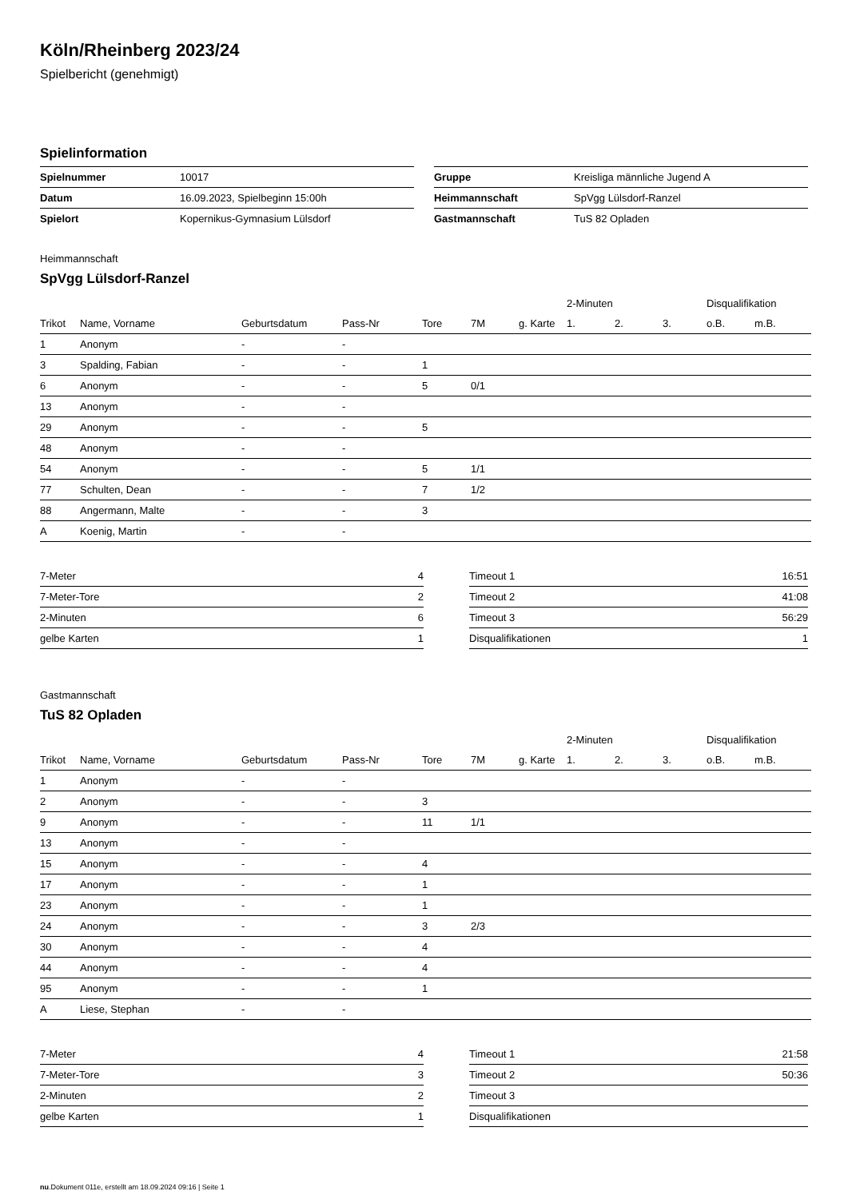Köln/Rheinberg 2023/24
Spielbericht (genehmigt)
Spielinformation
| Spielnummer | 10017 |
| Datum | 16.09.2023, Spielbeginn 15:00h |
| Spielort | Kopernikus-Gymnasium Lülsdorf |
| Gruppe | Kreisliga männliche Jugend A |
| Heimmannschaft | SpVgg Lülsdorf-Ranzel |
| Gastmannschaft | TuS 82 Opladen |
Heimmannschaft
SpVgg Lülsdorf-Ranzel
| | | | | | | | 2-Minuten | | | Disqualifikation | |
| --- | --- | --- | --- | --- | --- | --- | --- | --- | --- | --- | --- |
| Trikot | Name, Vorname | Geburtsdatum | Pass-Nr | Tore | 7M | g. Karte | 1. | 2. | 3. | o.B. | m.B. |
| 1 | Anonym | - | - | | | | | | | | |
| 3 | Spalding, Fabian | - | - | 1 | | | | | | | |
| 6 | Anonym | - | - | 5 | 0/1 | | | | | | |
| 13 | Anonym | - | - | | | | | | | | |
| 29 | Anonym | - | - | 5 | | | | | | | |
| 48 | Anonym | - | - | | | | | | | | |
| 54 | Anonym | - | - | 5 | 1/1 | | | | | | |
| 77 | Schulten, Dean | - | - | 7 | 1/2 | | | | | | |
| 88 | Angermann, Malte | - | - | 3 | | | | | | | |
| A | Koenig, Martin | - | - | | | | | | | | |
| 7-Meter | 4 |
| 7-Meter-Tore | 2 |
| 2-Minuten | 6 |
| gelbe Karten | 1 |
| Timeout 1 | 16:51 |
| Timeout 2 | 41:08 |
| Timeout 3 | 56:29 |
| Disqualifikationen | 1 |
Gastmannschaft
TuS 82 Opladen
| | | | | | | | 2-Minuten | | | Disqualifikation | |
| --- | --- | --- | --- | --- | --- | --- | --- | --- | --- | --- | --- |
| Trikot | Name, Vorname | Geburtsdatum | Pass-Nr | Tore | 7M | g. Karte | 1. | 2. | 3. | o.B. | m.B. |
| 1 | Anonym | - | - | | | | | | | | |
| 2 | Anonym | - | - | 3 | | | | | | | |
| 9 | Anonym | - | - | 11 | 1/1 | | | | | | |
| 13 | Anonym | - | - | | | | | | | | |
| 15 | Anonym | - | - | 4 | | | | | | | |
| 17 | Anonym | - | - | 1 | | | | | | | |
| 23 | Anonym | - | - | 1 | | | | | | | |
| 24 | Anonym | - | - | 3 | 2/3 | | | | | | |
| 30 | Anonym | - | - | 4 | | | | | | | |
| 44 | Anonym | - | - | 4 | | | | | | | |
| 95 | Anonym | - | - | 1 | | | | | | | |
| A | Liese, Stephan | - | - | | | | | | | | |
| 7-Meter | 4 |
| 7-Meter-Tore | 3 |
| 2-Minuten | 2 |
| gelbe Karten | 1 |
| Timeout 1 | 21:58 |
| Timeout 2 | 50:36 |
| Timeout 3 | |
| Disqualifikationen | |
nu.Dokument 011e, erstellt am 18.09.2024 09:16 | Seite 1